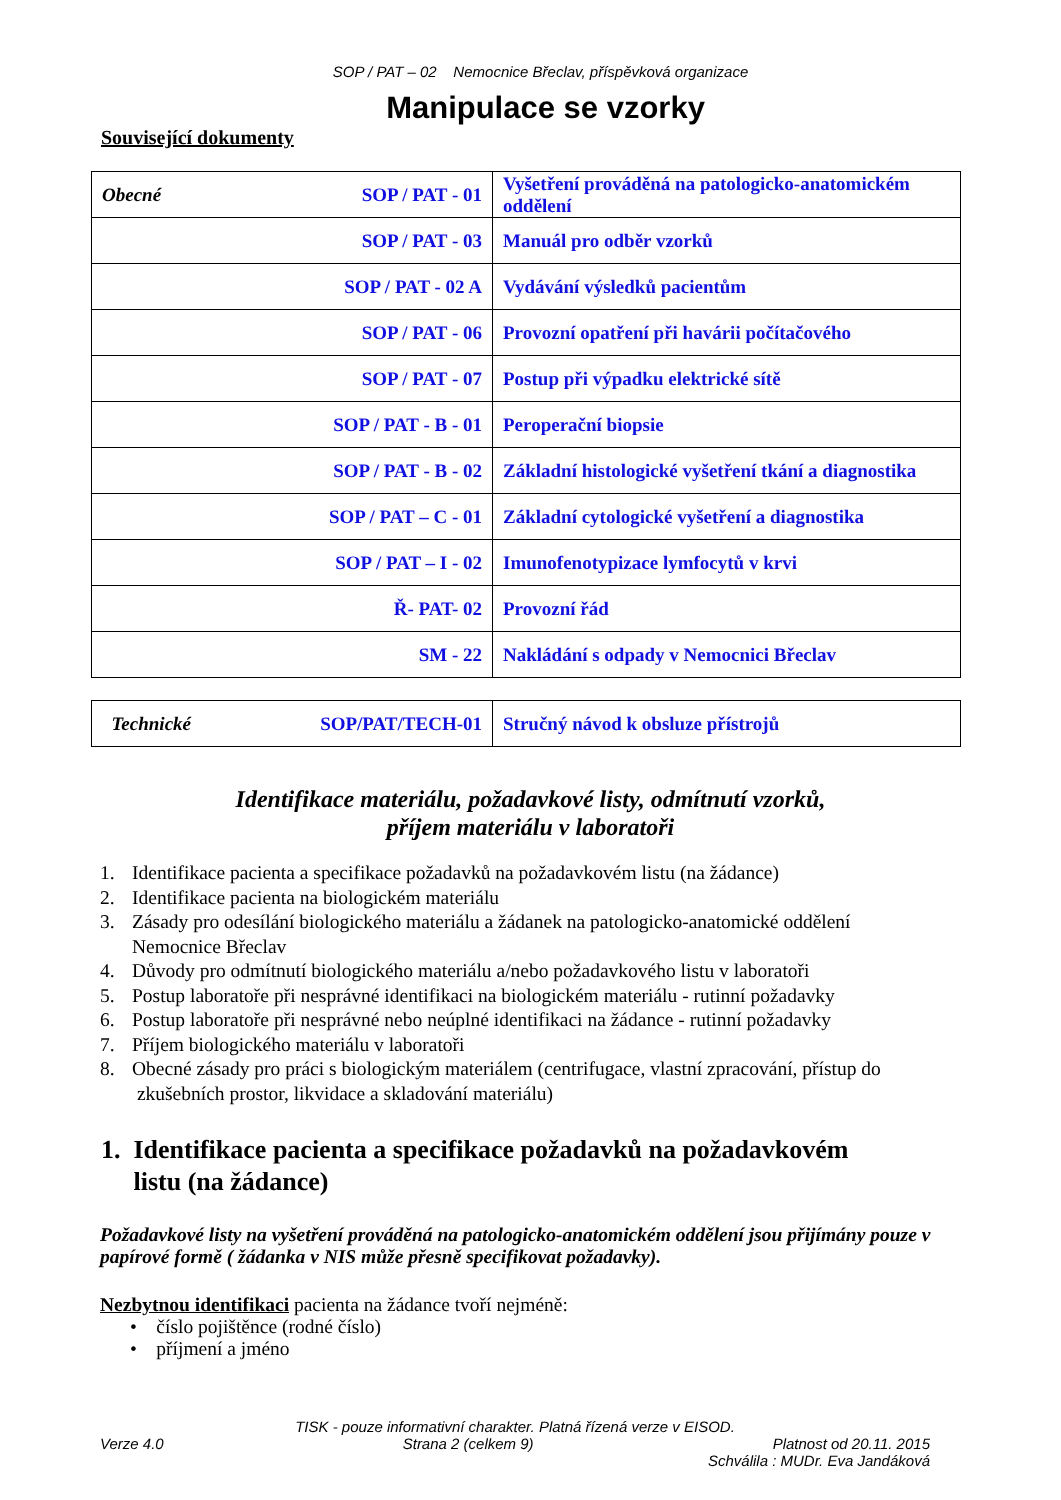SOP / PAT – 02 Nemocnice Břeclav, příspěvková organizace
Manipulace se vzorky
Související dokumenty
| Obecné SOP / PAT - 01 | Vyšetření prováděná na patologicko-anatomickém oddělení |
| SOP / PAT - 03 | Manuál pro odběr vzorků |
| SOP / PAT - 02 A | Vydávání výsledků pacientům |
| SOP / PAT - 06 | Provozní opatření při havárii počítačového |
| SOP / PAT - 07 | Postup při výpadku elektrické sítě |
| SOP / PAT - B - 01 | Peroperační biopsie |
| SOP / PAT - B - 02 | Základní histologické vyšetření tkání a diagnostika |
| SOP / PAT – C - 01 | Základní cytologické vyšetření a diagnostika |
| SOP / PAT – I - 02 | Imunofenotypizace lymfocytů v krvi |
| Ř- PAT- 02 | Provozní řád |
| SM - 22 | Nakládání s odpady v Nemocnici Břeclav |
| Technické SOP/PAT/TECH-01 | Stručný návod k obsluze přístrojů |
Identifikace materiálu, požadavkové listy, odmítnutí vzorků,
příjem materiálu v laboratoři
1. Identifikace pacienta a specifikace požadavků na požadavkovém listu (na žádance)
2. Identifikace pacienta na biologickém materiálu
3. Zásady pro odesílání biologického materiálu a žádanek na patologicko-anatomické oddělení
Nemocnice Břeclav
4. Důvody pro odmítnutí biologického materiálu a/nebo požadavkového listu v laboratoři
5. Postup laboratoře při nesprávné identifikaci na biologickém materiálu - rutinní požadavky
6. Postup laboratoře při nesprávné nebo neúplné identifikaci na žádance - rutinní požadavky
7. Příjem biologického materiálu v laboratoři
8. Obecné zásady pro práci s biologickým materiálem (centrifugace, vlastní zpracování, přístup do
zkušebních prostor, likvidace a skladování materiálu)
1. Identifikace pacienta a specifikace požadavků na požadavkovém
listu (na žádance)
Požadavkové listy na vyšetření prováděná na patologicko-anatomickém oddělení jsou přijímány pouze v papírové formě ( žádanka v NIS může přesně specifikovat požadavky).
Nezbytnou identifikaci pacienta na žádance tvoří nejméně:
• číslo pojištěnce (rodné číslo)
• příjmení a jméno
TISK - pouze informativní charakter. Platná řízená verze v EISOD.
Verze 4.0 Strana 2 (celkem 9) Platnost od 20.11. 2015
Schválila : MUDr. Eva Jandáková